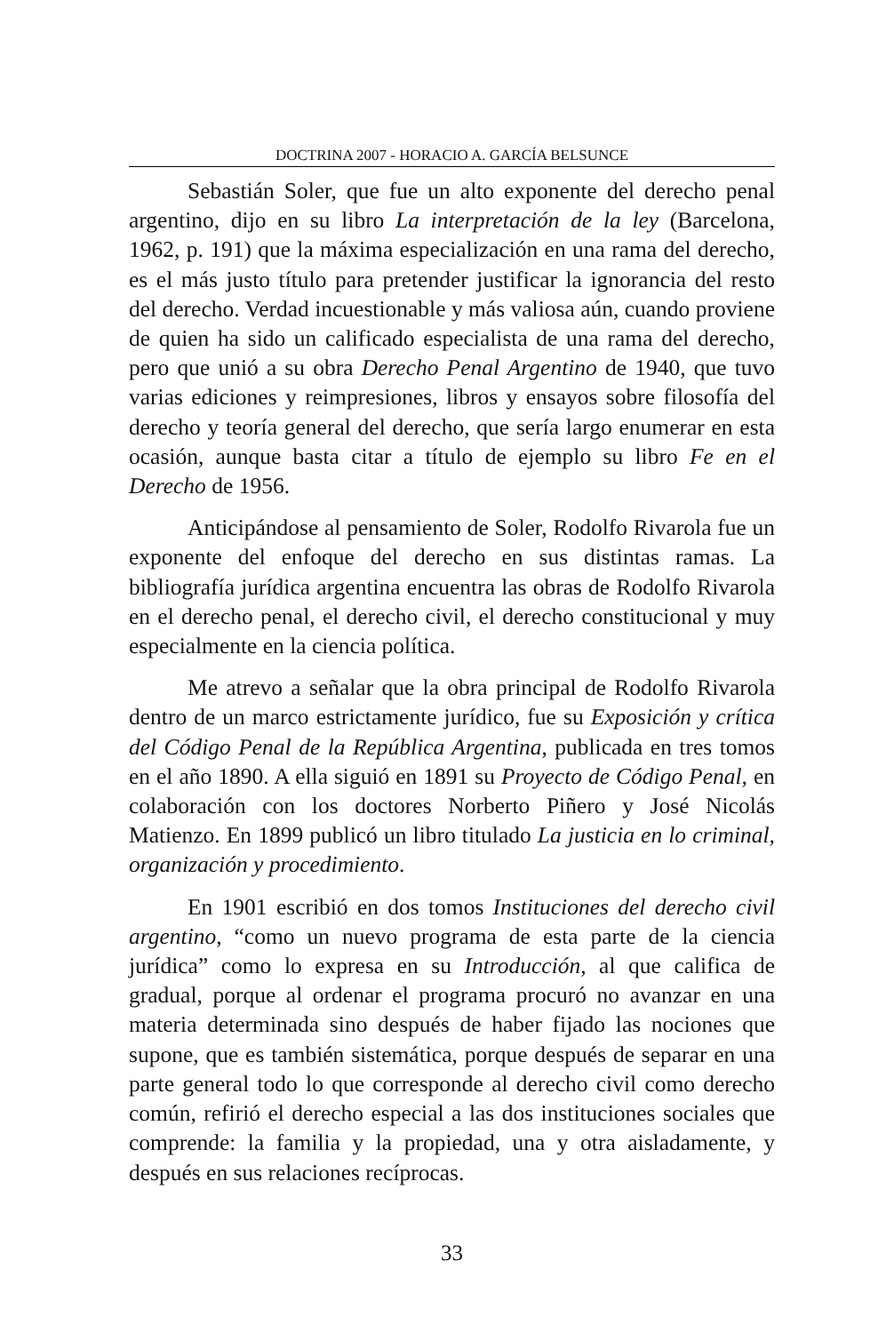DOCTRINA 2007 - HORACIO A. GARCÍA BELSUNCE
Sebastián Soler, que fue un alto exponente del derecho penal argentino, dijo en su libro La interpretación de la ley (Barcelona, 1962, p. 191) que la máxima especialización en una rama del derecho, es el más justo título para pretender justificar la ignorancia del resto del derecho. Verdad incuestionable y más valiosa aún, cuando proviene de quien ha sido un calificado especialista de una rama del derecho, pero que unió a su obra Derecho Penal Argentino de 1940, que tuvo varias ediciones y reimpresiones, libros y ensayos sobre filosofía del derecho y teoría general del derecho, que sería largo enumerar en esta ocasión, aunque basta citar a título de ejemplo su libro Fe en el Derecho de 1956.
Anticipándose al pensamiento de Soler, Rodolfo Rivarola fue un exponente del enfoque del derecho en sus distintas ramas. La bibliografía jurídica argentina encuentra las obras de Rodolfo Rivarola en el derecho penal, el derecho civil, el derecho constitucional y muy especialmente en la ciencia política.
Me atrevo a señalar que la obra principal de Rodolfo Rivarola dentro de un marco estrictamente jurídico, fue su Exposición y crítica del Código Penal de la República Argentina, publicada en tres tomos en el año 1890. A ella siguió en 1891 su Proyecto de Código Penal, en colaboración con los doctores Norberto Piñero y José Nicolás Matienzo. En 1899 publicó un libro titulado La justicia en lo criminal, organización y procedimiento.
En 1901 escribió en dos tomos Instituciones del derecho civil argentino, “como un nuevo programa de esta parte de la ciencia jurídica” como lo expresa en su Introducción, al que califica de gradual, porque al ordenar el programa procuró no avanzar en una materia determinada sino después de haber fijado las nociones que supone, que es también sistemática, porque después de separar en una parte general todo lo que corresponde al derecho civil como derecho común, refirió el derecho especial a las dos instituciones sociales que comprende: la familia y la propiedad, una y otra aisladamente, y después en sus relaciones recíprocas.
33